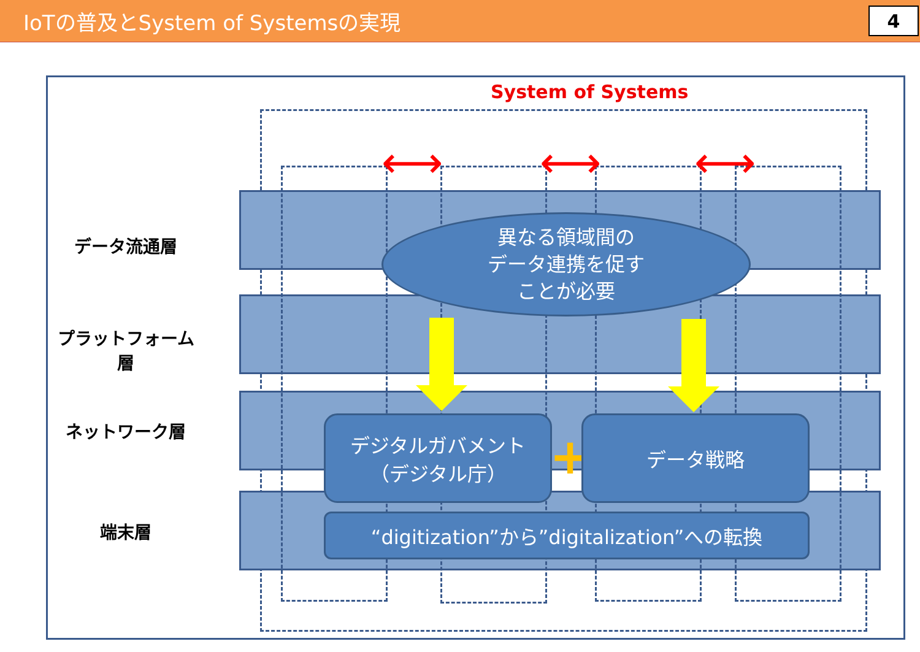IoTの普及とSystem of Systemsの実現
4
System of Systems
⟷ ⟷ ⟷
データ流通層
プラットフォーム層
ネットワーク層
端末層
異なる領域間の
データ連携を促す
ことが必要
デジタルガバメント
（デジタル庁）
+
データ戦略
“digitization”から”digitalization”への転換